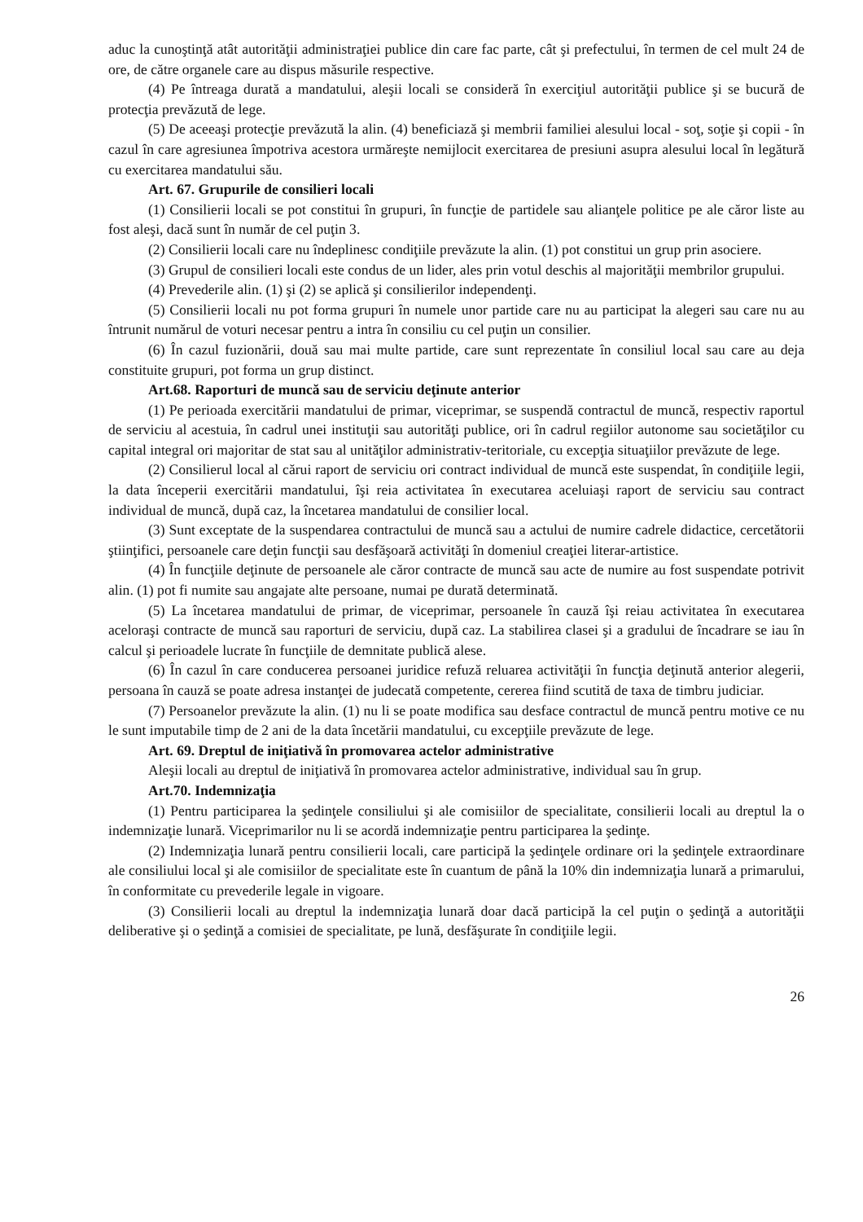aduc la cunoştinţă atât autorităţii administraţiei publice din care fac parte, cât şi prefectului, în termen de cel mult 24 de ore, de către organele care au dispus măsurile respective.
(4) Pe întreaga durată a mandatului, aleşii locali se consideră în exerciţiul autorităţii publice şi se bucură de protecţia prevăzută de lege.
(5) De aceeaşi protecţie prevăzută la alin. (4) beneficiază şi membrii familiei alesului local - soţ, soţie şi copii - în cazul în care agresiunea împotriva acestora urmăreşte nemijlocit exercitarea de presiuni asupra alesului local în legătură cu exercitarea mandatului său.
Art. 67. Grupurile de consilieri locali
(1) Consilierii locali se pot constitui în grupuri, în funcţie de partidele sau alianţele politice pe ale căror liste au fost aleşi, dacă sunt în număr de cel puţin 3.
(2) Consilierii locali care nu îndeplinesc condiţiile prevăzute la alin. (1) pot constitui un grup prin asociere.
(3) Grupul de consilieri locali este condus de un lider, ales prin votul deschis al majorităţii membrilor grupului.
(4) Prevederile alin. (1) şi (2) se aplică şi consilierilor independenţi.
(5) Consilierii locali nu pot forma grupuri în numele unor partide care nu au participat la alegeri sau care nu au întrunit numărul de voturi necesar pentru a intra în consiliu cu cel puţin un consilier.
(6) În cazul fuzionării, două sau mai multe partide, care sunt reprezentate în consiliul local sau care au deja constituite grupuri, pot forma un grup distinct.
Art.68. Raporturi de muncă sau de serviciu deţinute anterior
(1) Pe perioada exercitării mandatului de primar, viceprimar, se suspendă contractul de muncă, respectiv raportul de serviciu al acestuia, în cadrul unei instituţii sau autorităţi publice, ori în cadrul regiilor autonome sau societăţilor cu capital integral ori majoritar de stat sau al unităţilor administrativ-teritoriale, cu excepţia situaţiilor prevăzute de lege.
(2) Consilierul local al cărui raport de serviciu ori contract individual de muncă este suspendat, în condiţiile legii, la data începerii exercitării mandatului, îşi reia activitatea în executarea aceluiaşi raport de serviciu sau contract individual de muncă, după caz, la încetarea mandatului de consilier local.
(3) Sunt exceptate de la suspendarea contractului de muncă sau a actului de numire cadrele didactice, cercetătorii ştiinţifici, persoanele care deţin funcţii sau desfăşoară activităţi în domeniul creaţiei literar-artistice.
(4) În funcţiile deţinute de persoanele ale căror contracte de muncă sau acte de numire au fost suspendate potrivit alin. (1) pot fi numite sau angajate alte persoane, numai pe durată determinată.
(5) La încetarea mandatului de primar, de viceprimar, persoanele în cauză îşi reiau activitatea în executarea aceloraşi contracte de muncă sau raporturi de serviciu, după caz. La stabilirea clasei şi a gradului de încadrare se iau în calcul şi perioadele lucrate în funcţiile de demnitate publică alese.
(6) În cazul în care conducerea persoanei juridice refuză reluarea activităţii în funcţia deţinută anterior alegerii, persoana în cauză se poate adresa instanţei de judecată competente, cererea fiind scutită de taxa de timbru judiciar.
(7) Persoanelor prevăzute la alin. (1) nu li se poate modifica sau desface contractul de muncă pentru motive ce nu le sunt imputabile timp de 2 ani de la data încetării mandatului, cu excepţiile prevăzute de lege.
Art. 69. Dreptul de iniţiativă în promovarea actelor administrative
Aleşii locali au dreptul de iniţiativă în promovarea actelor administrative, individual sau în grup.
Art.70. Indemnizaţia
(1) Pentru participarea la şedinţele consiliului şi ale comisiilor de specialitate, consilierii locali au dreptul la o indemnizaţie lunară. Viceprimarilor nu li se acordă indemnizaţie pentru participarea la şedinţe.
(2) Indemnizaţia lunară pentru consilierii locali, care participă la şedinţele ordinare ori la şedinţele extraordinare ale consiliului local şi ale comisiilor de specialitate este în cuantum de până la 10% din indemnizaţia lunară a primarului, în conformitate cu prevederile legale in vigoare.
(3) Consilierii locali au dreptul la indemnizaţia lunară doar dacă participă la cel puţin o şedinţă a autorităţii deliberative şi o şedinţă a comisiei de specialitate, pe lună, desfăşurate în condiţiile legii.
26